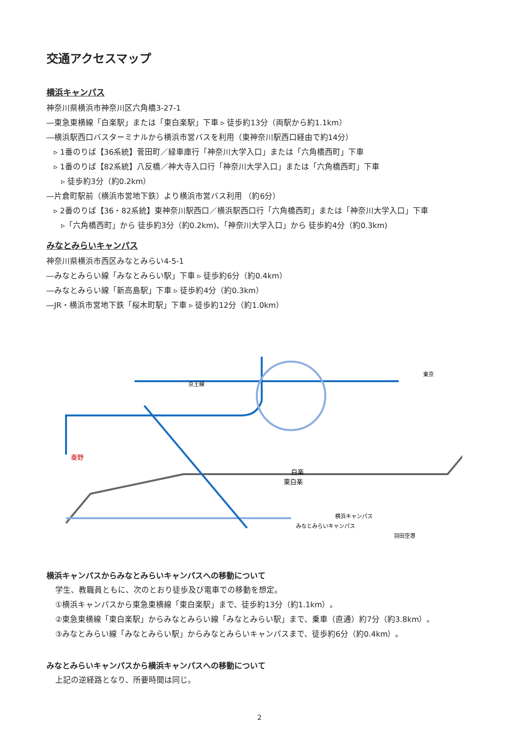交通アクセスマップ
横浜キャンパス
神奈川県横浜市神奈川区六角橋3-27-1
―東急東横線「白楽駅」または「東白楽駅」下車 ▹ 徒歩約13分（両駅から約1.1km）
―横浜駅西口バスターミナルから横浜市営バスを利用（東神奈川駅西口経由で約14分）
▹ 1番のりば【36系統】菅田町／緑車庫行「神奈川大学入口」または「六角橋西町」下車
▹ 1番のりば【82系統】八反橋／神大寺入口行「神奈川大学入口」または「六角橋西町」下車
▹ 徒歩約3分（約0.2km）
―片倉町駅前（横浜市営地下鉄）より横浜市営バス利用 （約6分）
▹ 2番のりば【36・82系統】東神奈川駅西口／横浜駅西口行「六角橋西町」または「神奈川大学入口」下車
▹「六角橋西町」から 徒歩約3分（約0.2km)、「神奈川大学入口」から 徒歩約4分（約0.3km)
みなとみらいキャンパス
神奈川県横浜市西区みなとみらい4-5-1
―みなとみらい線「みなとみらい駅」下車 ▹ 徒歩約6分（約0.4km）
―みなとみらい線「新高島駅」下車 ▹ 徒歩約4分（約0.3km）
―JR・横浜市営地下鉄「桜木町駅」下車 ▹ 徒歩約12分（約1.0km）
京王線
秦野
白楽
東白楽
横浜キャンパス
みなとみらいキャンパス
羽田空港
東京
横浜キャンパスからみなとみらいキャンパスへの移動について
学生、教職員ともに、次のとおり徒歩及び電車での移動を想定。
①横浜キャンパスから東急東横線「東白楽駅」まで、徒歩約13分（約1.1km）。
②東急東横線「東白楽駅」からみなとみらい線「みなとみらい駅」まで、乗車（直通）約7分（約3.8km）。
③みなとみらい線「みなとみらい駅」からみなとみらいキャンパスまで、徒歩約6分（約0.4km）。
みなとみらいキャンパスから横浜キャンパスへの移動について
上記の逆経路となり、所要時間は同じ。
2